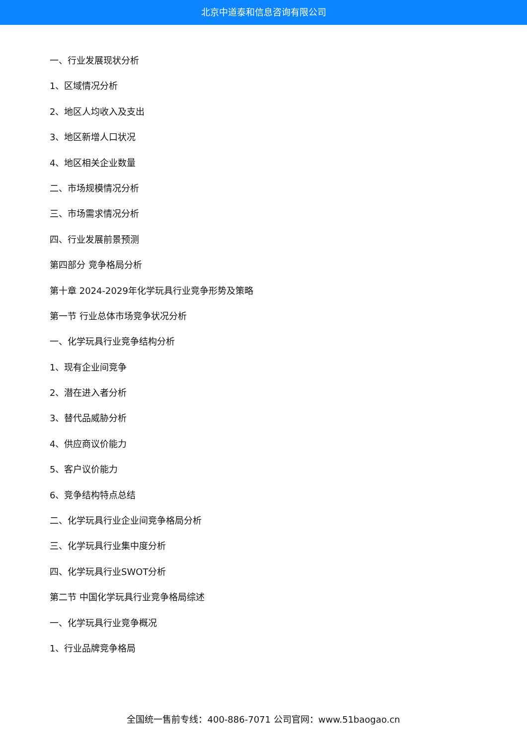北京中道泰和信息咨询有限公司
一、行业发展现状分析
1、区域情况分析
2、地区人均收入及支出
3、地区新增人口状况
4、地区相关企业数量
二、市场规模情况分析
三、市场需求情况分析
四、行业发展前景预测
第四部分 竞争格局分析
第十章 2024-2029年化学玩具行业竞争形势及策略
第一节 行业总体市场竞争状况分析
一、化学玩具行业竞争结构分析
1、现有企业间竞争
2、潜在进入者分析
3、替代品威胁分析
4、供应商议价能力
5、客户议价能力
6、竞争结构特点总结
二、化学玩具行业企业间竞争格局分析
三、化学玩具行业集中度分析
四、化学玩具行业SWOT分析
第二节 中国化学玩具行业竞争格局综述
一、化学玩具行业竞争概况
1、行业品牌竞争格局
全国统一售前专线：400-886-7071 公司官网：www.51baogao.cn